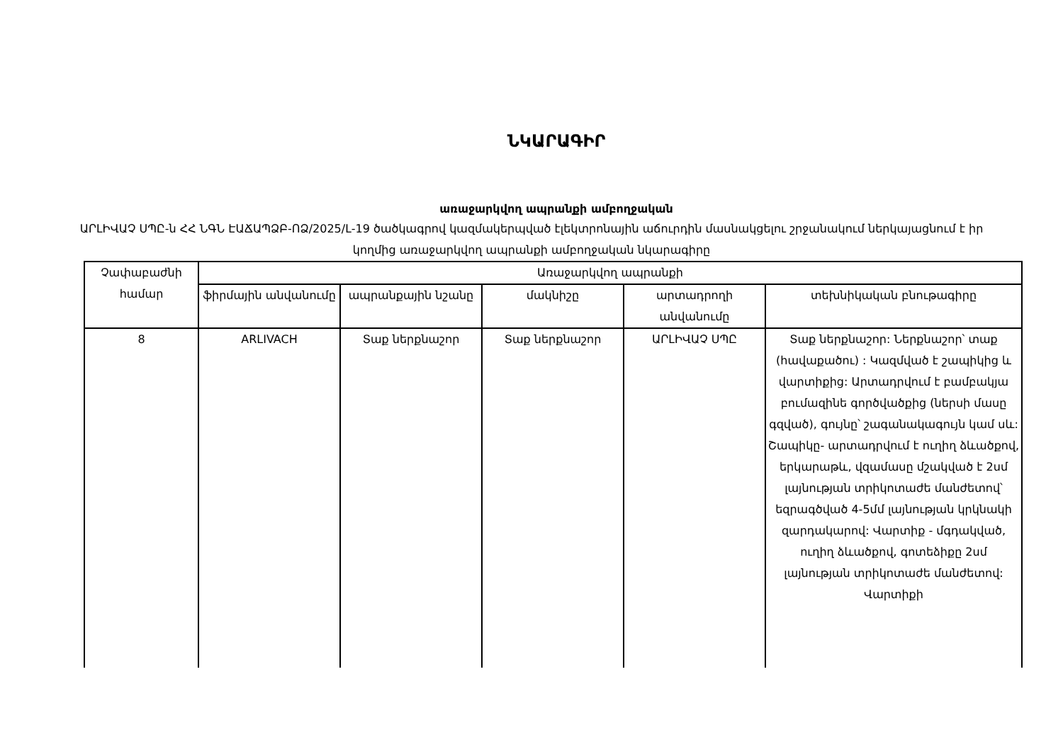ՆԿԱՐԱԳԻՐ
առաջարկվող ապրանքի ամբողջական
ԱՐԼԻՎԱՉ ՍՊԸ-ն ՀՀ ՆԳՆ ԷԱՃԱՊՁԲ-ՈՁ/2025/Լ-19 ծածկագրով կազմակերպված էլեկտրոնային աճուրդին մասնակցելու շրջանակում ներկայացնում է իր կողմից առաջարկվող ապրանքի ամբողջական նկարագիրը
| Չափաբաժնի համար | Առաջարկվող ապրանքի | | | | |
| --- | --- | --- | --- | --- | --- |
| | ֆիրմային անվանումը | ապրանքային նշանը | մակնիշը | արտադրողի անվանումը | տեխնիկական բնութագիրը |
| 8 | ARLIVACH | Տաք ներքնաշոր | Տաք ներքնաշոր | ԱՐԼԻՎԱՉ ՍՊԸ | Տաք ներքնաշոր: Ներքնաշոր՝ տաք (հավաքածու) : Կազմված է շապիկից և վարտիքից: Արտադրվում է բամբակյա բումազինե գործվածքից (ներսի մասը գզված), գույնը՝ շագանակագույն կամ սև: Շապիկը- արտադրվում է ուղիղ ձևածքով, երկարաթև, վզամասը մշակված է 2սմ լայնության տրիկոտաժե մանժետով՝ եզրագծված 4-5մմ լայնության կրկնակի զարդակարով: Վարտիք - մգդակված, ուղիղ ձևածքով, գոտեձիքը 2սմ լայնության տրիկոտաժե մանժետով: Վարտիքի |